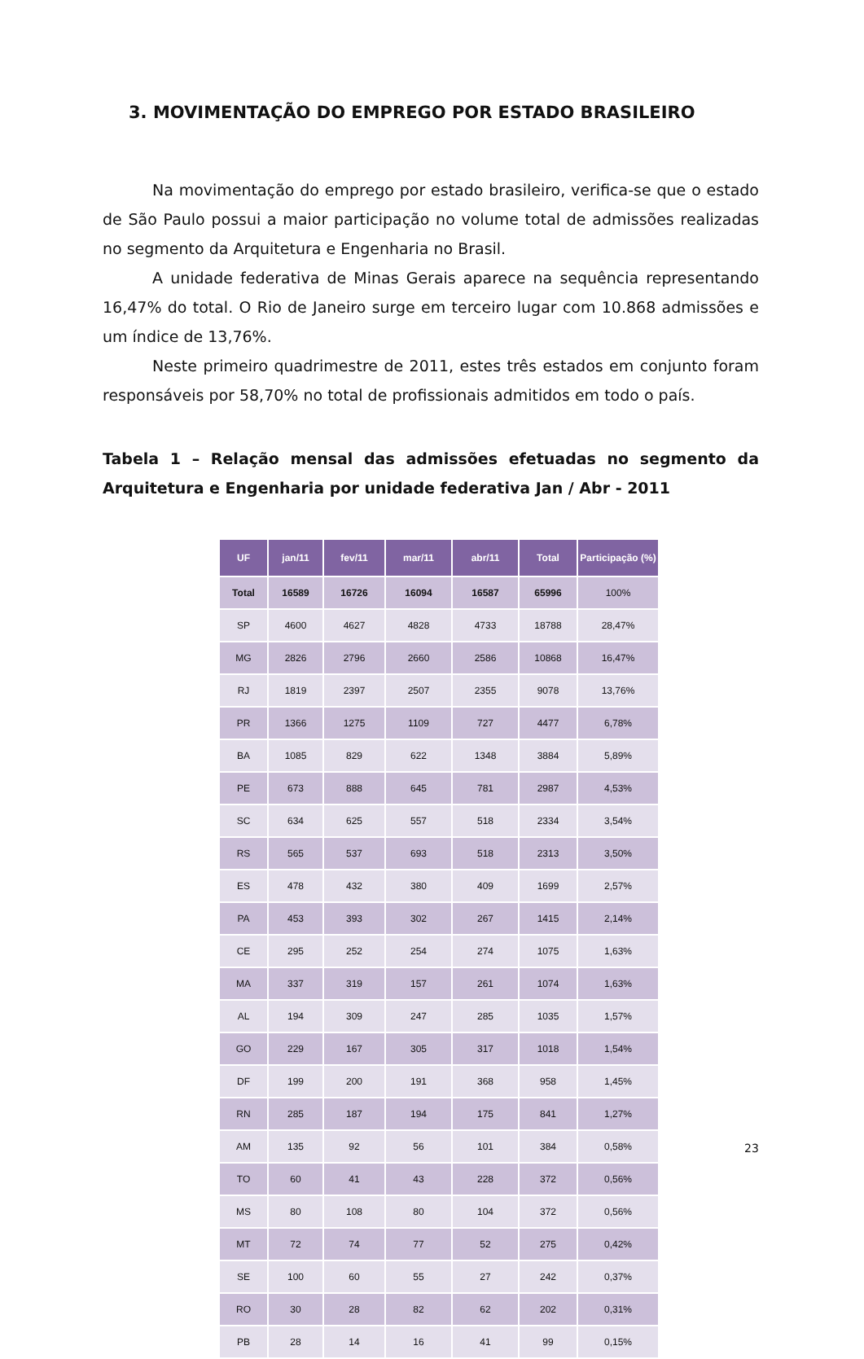3. MOVIMENTAÇÃO DO EMPREGO POR ESTADO BRASILEIRO
Na movimentação do emprego por estado brasileiro, verifica-se que o estado de São Paulo possui a maior participação no volume total de admissões realizadas no segmento da Arquitetura e Engenharia no Brasil.
A unidade federativa de Minas Gerais aparece na sequência representando 16,47% do total. O Rio de Janeiro surge em terceiro lugar com 10.868 admissões e um índice de 13,76%.
Neste primeiro quadrimestre de 2011, estes três estados em conjunto foram responsáveis por 58,70% no total de profissionais admitidos em todo o país.
Tabela 1 – Relação mensal das admissões efetuadas no segmento da Arquitetura e Engenharia por unidade federativa Jan / Abr - 2011
| UF | jan/11 | fev/11 | mar/11 | abr/11 | Total | Participação (%) |
| --- | --- | --- | --- | --- | --- | --- |
| Total | 16589 | 16726 | 16094 | 16587 | 65996 | 100% |
| SP | 4600 | 4627 | 4828 | 4733 | 18788 | 28,47% |
| MG | 2826 | 2796 | 2660 | 2586 | 10868 | 16,47% |
| RJ | 1819 | 2397 | 2507 | 2355 | 9078 | 13,76% |
| PR | 1366 | 1275 | 1109 | 727 | 4477 | 6,78% |
| BA | 1085 | 829 | 622 | 1348 | 3884 | 5,89% |
| PE | 673 | 888 | 645 | 781 | 2987 | 4,53% |
| SC | 634 | 625 | 557 | 518 | 2334 | 3,54% |
| RS | 565 | 537 | 693 | 518 | 2313 | 3,50% |
| ES | 478 | 432 | 380 | 409 | 1699 | 2,57% |
| PA | 453 | 393 | 302 | 267 | 1415 | 2,14% |
| CE | 295 | 252 | 254 | 274 | 1075 | 1,63% |
| MA | 337 | 319 | 157 | 261 | 1074 | 1,63% |
| AL | 194 | 309 | 247 | 285 | 1035 | 1,57% |
| GO | 229 | 167 | 305 | 317 | 1018 | 1,54% |
| DF | 199 | 200 | 191 | 368 | 958 | 1,45% |
| RN | 285 | 187 | 194 | 175 | 841 | 1,27% |
| AM | 135 | 92 | 56 | 101 | 384 | 0,58% |
| TO | 60 | 41 | 43 | 228 | 372 | 0,56% |
| MS | 80 | 108 | 80 | 104 | 372 | 0,56% |
| MT | 72 | 74 | 77 | 52 | 275 | 0,42% |
| SE | 100 | 60 | 55 | 27 | 242 | 0,37% |
| RO | 30 | 28 | 82 | 62 | 202 | 0,31% |
| PB | 28 | 14 | 16 | 41 | 99 | 0,15% |
23